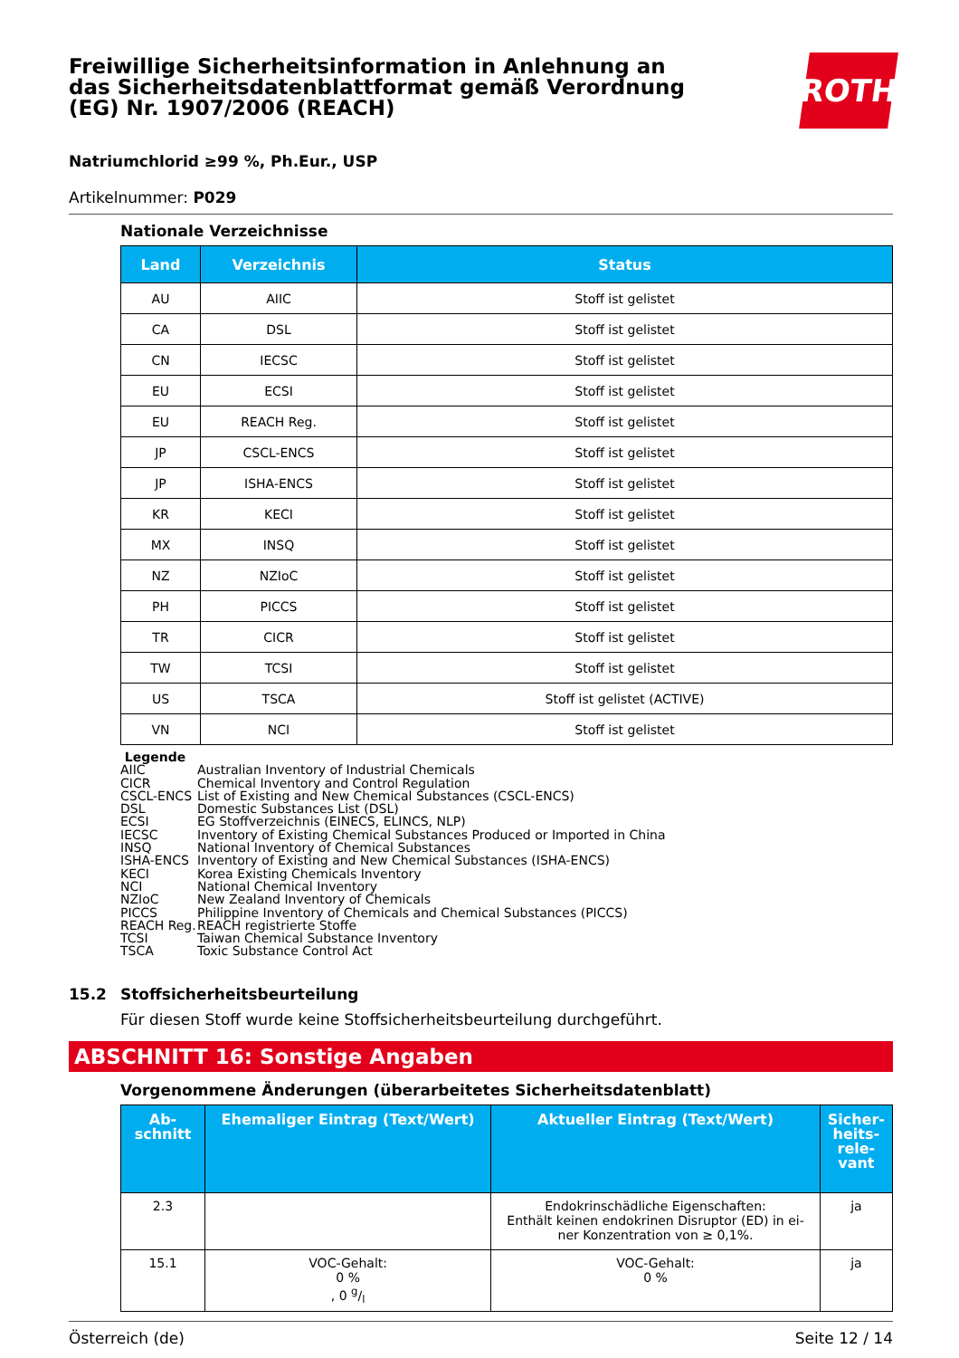Freiwillige Sicherheitsinformation in Anlehnung an das Sicherheitsdatenblattformat gemäß Verordnung (EG) Nr. 1907/2006 (REACH)
ROTH
Natriumchlorid ≥99 %, Ph.Eur., USP
Artikelnummer: P029
Nationale Verzeichnisse
| Land | Verzeichnis | Status |
| --- | --- | --- |
| AU | AIIC | Stoff ist gelistet |
| CA | DSL | Stoff ist gelistet |
| CN | IECSC | Stoff ist gelistet |
| EU | ECSI | Stoff ist gelistet |
| EU | REACH Reg. | Stoff ist gelistet |
| JP | CSCL-ENCS | Stoff ist gelistet |
| JP | ISHA-ENCS | Stoff ist gelistet |
| KR | KECI | Stoff ist gelistet |
| MX | INSQ | Stoff ist gelistet |
| NZ | NZIoC | Stoff ist gelistet |
| PH | PICCS | Stoff ist gelistet |
| TR | CICR | Stoff ist gelistet |
| TW | TCSI | Stoff ist gelistet |
| US | TSCA | Stoff ist gelistet (ACTIVE) |
| VN | NCI | Stoff ist gelistet |
Legende
AIIC Australian Inventory of Industrial Chemicals
CICR Chemical Inventory and Control Regulation
CSCL-ENCS List of Existing and New Chemical Substances (CSCL-ENCS)
DSL Domestic Substances List (DSL)
ECSI EG Stoffverzeichnis (EINECS, ELINCS, NLP)
IECSC Inventory of Existing Chemical Substances Produced or Imported in China
INSQ National Inventory of Chemical Substances
ISHA-ENCS Inventory of Existing and New Chemical Substances (ISHA-ENCS)
KECI Korea Existing Chemicals Inventory
NCI National Chemical Inventory
NZIoC New Zealand Inventory of Chemicals
PICCS Philippine Inventory of Chemicals and Chemical Substances (PICCS)
REACH Reg. REACH registrierte Stoffe
TCSI Taiwan Chemical Substance Inventory
TSCA Toxic Substance Control Act
15.2 Stoffsicherheitsbeurteilung
Für diesen Stoff wurde keine Stoffsicherheitsbeurteilung durchgeführt.
ABSCHNITT 16: Sonstige Angaben
Vorgenommene Änderungen (überarbeitetes Sicherheitsdatenblatt)
| Ab- schnitt | Ehemaliger Eintrag (Text/Wert) | Aktueller Eintrag (Text/Wert) | Sicher- heits- rele- vant |
| --- | --- | --- | --- |
| 2.3 | | Endokrinschädliche Eigenschaften: Enthält keinen endokrinen Disruptor (ED) in ei- ner Konzentration von ≥ 0,1%. | ja |
| 15.1 | VOC-Gehalt: 0 % , 0 g/l | VOC-Gehalt: 0 % | ja |
Österreich (de) Seite 12 / 14